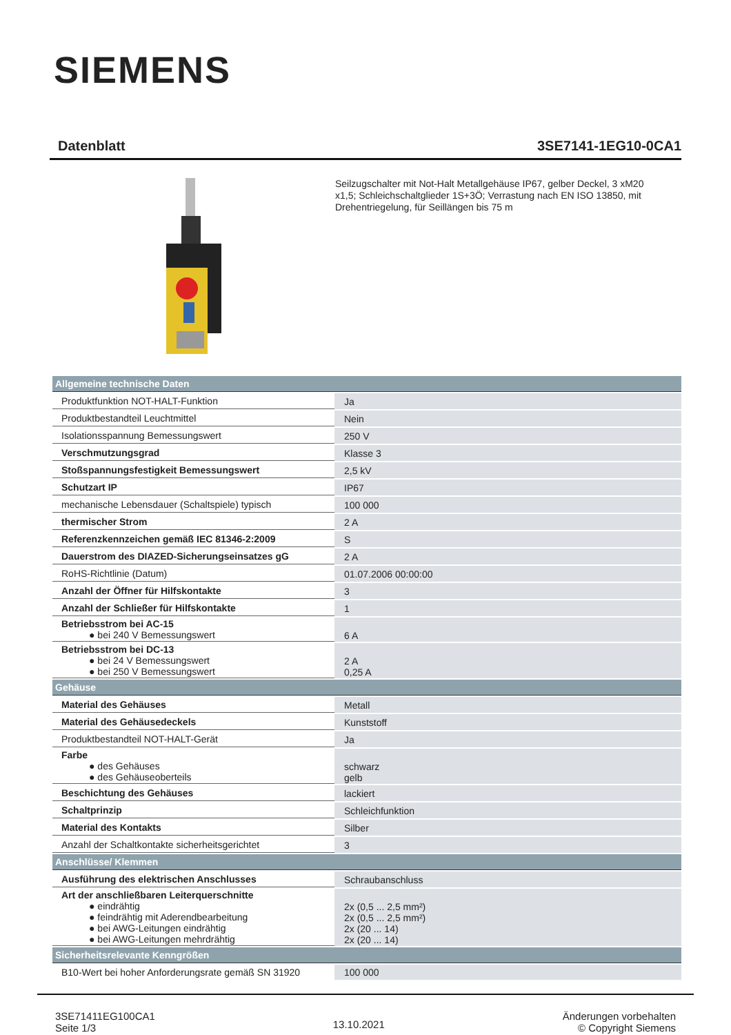SIEMENS
Datenblatt 3SE7141-1EG10-0CA1
Seilzugschalter mit Not-Halt Metallgehäuse IP67, gelber Deckel, 3 xM20 x1,5; Schleichschaltglieder 1S+3Ö; Verrastung nach EN ISO 13850, mit Drehentriegelung, für Seillängen bis 75 m
| Allgemeine technische Daten | |
| Produktfunktion NOT-HALT-Funktion | Ja |
| Produktbestandteil Leuchtmittel | Nein |
| Isolationsspannung Bemessungswert | 250 V |
| Verschmutzungsgrad | Klasse 3 |
| Stoßspannungsfestigkeit Bemessungswert | 2,5 kV |
| Schutzart IP | IP67 |
| mechanische Lebensdauer (Schaltspiele) typisch | 100 000 |
| thermischer Strom | 2 A |
| Referenzkennzeichen gemäß IEC 81346-2:2009 | S |
| Dauerstrom des DIAZED-Sicherungseinsatzes gG | 2 A |
| RoHS-Richtlinie (Datum) | 01.07.2006 00:00:00 |
| Anzahl der Öffner für Hilfskontakte | 3 |
| Anzahl der Schließer für Hilfskontakte | 1 |
| Betriebsstrom bei AC-15 ● bei 240 V Bemessungswert | 6 A |
| Betriebsstrom bei DC-13 ● bei 24 V Bemessungswert ● bei 250 V Bemessungswert | 2 A 0,25 A |
| Gehäuse | |
| Material des Gehäuses | Metall |
| Material des Gehäusedeckels | Kunststoff |
| Produktbestandteil NOT-HALT-Gerät | Ja |
| Farbe ● des Gehäuses ● des Gehäuseoberteils | schwarz gelb |
| Beschichtung des Gehäuses | lackiert |
| Schaltprinzip | Schleichfunktion |
| Material des Kontakts | Silber |
| Anzahl der Schaltkontakte sicherheitsgerichtet | 3 |
| Anschlüsse/ Klemmen | |
| Ausführung des elektrischen Anschlusses | Schraubanschluss |
| Art der anschließbaren Leiterquerschnitte ● eindrähtig ● feindrähtig mit Aderendbearbeitung ● bei AWG-Leitungen eindrähtig ● bei AWG-Leitungen mehrdrähtig | 2x (0,5 ... 2,5 mm²) 2x (0,5 ... 2,5 mm²) 2x (20 ... 14) 2x (20 ... 14) |
| Sicherheitsrelevante Kenngrößen | |
| B10-Wert bei hoher Anforderungsrate gemäß SN 31920 | 100 000 |
3SE71411EG100CA1
Seite 1/3
13.10.2021
Änderungen vorbehalten
© Copyright Siemens